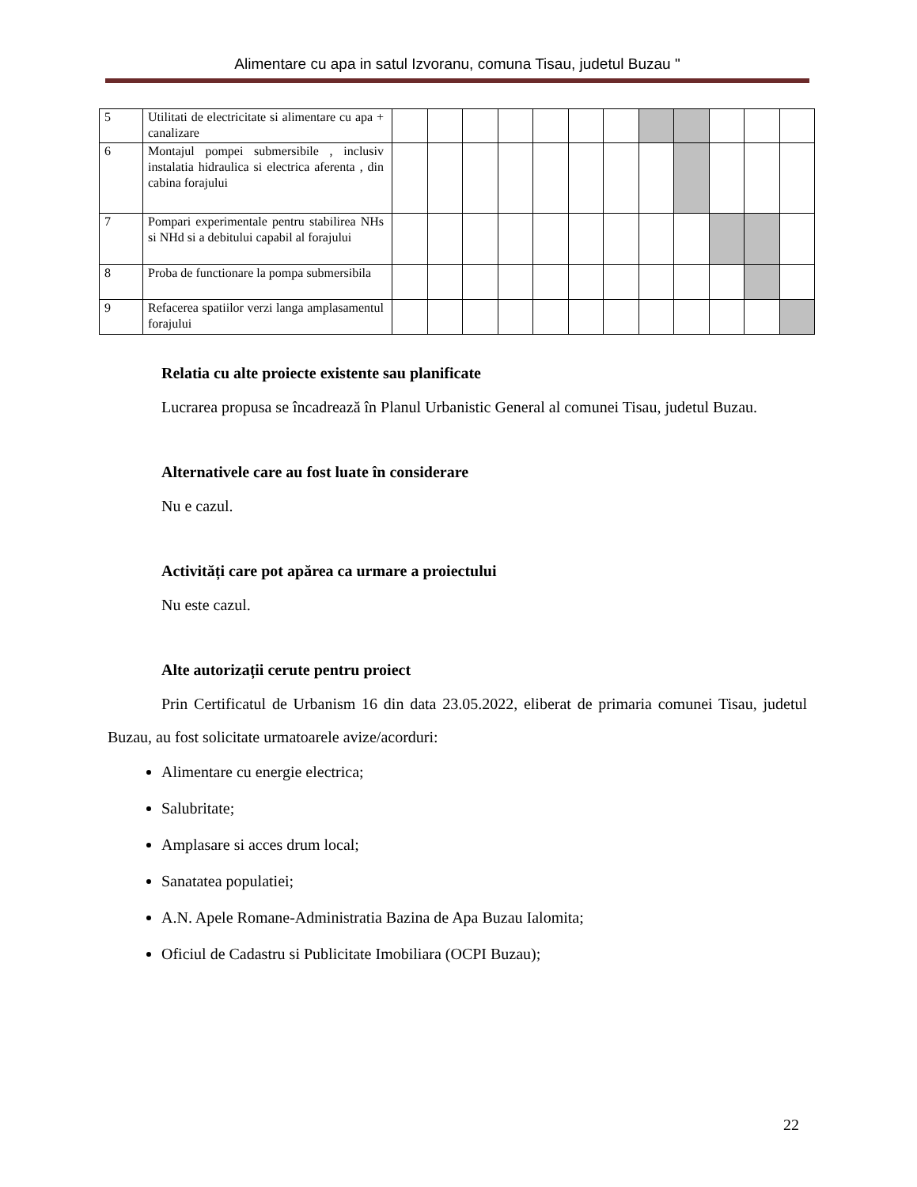Alimentare cu apa in satul Izvoranu, comuna Tisau, judetul Buzau "
| 5 | Utilitati de electricitate si alimentare cu apa + canalizare | | | | | | | | | | | | |
| 6 | Montajul pompei submersibile , inclusiv instalatia hidraulica si electrica aferenta , din cabina forajului | | | | | | | | | | | | |
| 7 | Pompari experimentale pentru stabilirea NHs si NHd si a debitului capabil al forajului | | | | | | | | | | | | |
| 8 | Proba de functionare la pompa submersibila | | | | | | | | | | | | |
| 9 | Refacerea spatiilor verzi langa amplasamentul forajului | | | | | | | | | | | | |
Relatia cu alte proiecte existente sau planificate
Lucrarea propusa se încadrează în Planul Urbanistic General al comunei Tisau, judetul Buzau.
Alternativele care au fost luate în considerare
Nu e cazul.
Activități care pot apărea ca urmare a proiectului
Nu este cazul.
Alte autorizații cerute pentru proiect
Prin Certificatul de Urbanism 16 din data 23.05.2022, eliberat de primaria comunei Tisau, judetul Buzau, au fost solicitate urmatoarele avize/acorduri:
Alimentare cu energie electrica;
Salubritate;
Amplasare si acces drum local;
Sanatatea populatiei;
A.N. Apele Romane-Administratia Bazina de Apa Buzau Ialomita;
Oficiul de Cadastru si Publicitate Imobiliara (OCPI Buzau);
22